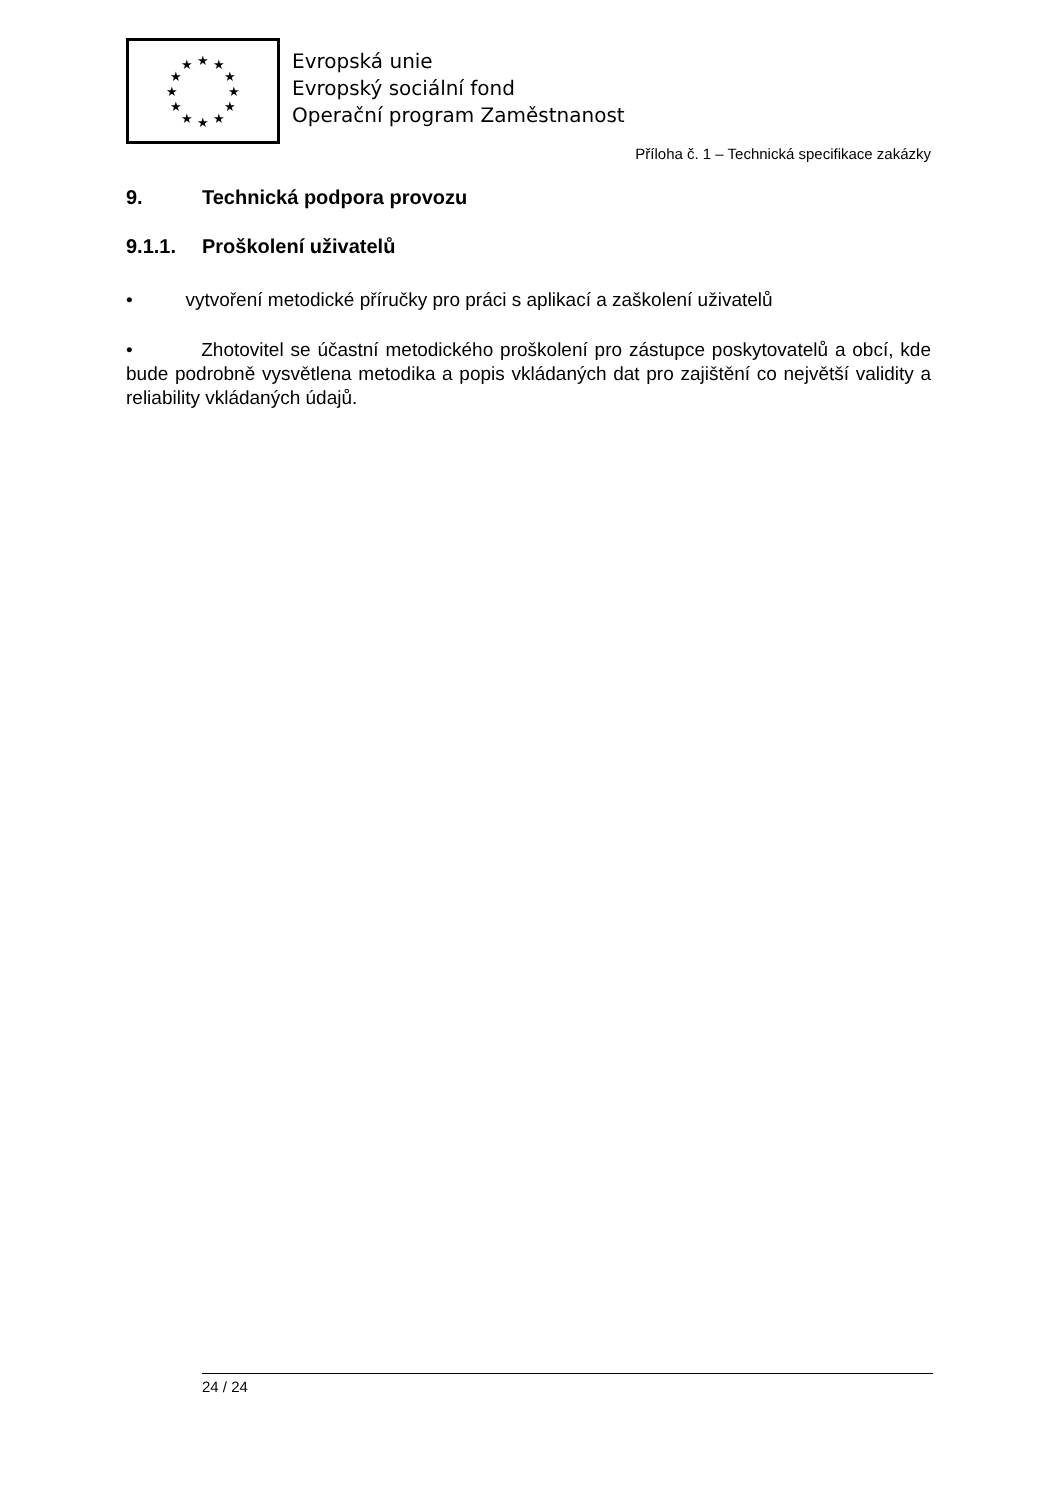★
★
★
★
★
★
★
★
★
★
★
★
Evropská unie
Evropský sociální fond
Operační program Zaměstnanost
Příloha č. 1 – Technická specifikace zakázky
9. Technická podpora provozu
9.1.1. Proškolení uživatelů
• vytvoření metodické příručky pro práci s aplikací a zaškolení uživatelů
• Zhotovitel se účastní metodického proškolení pro zástupce poskytovatelů a obcí, kde bude podrobně vysvětlena metodika a popis vkládaných dat pro zajištění co největší validity a reliability vkládaných údajů.
24 / 24